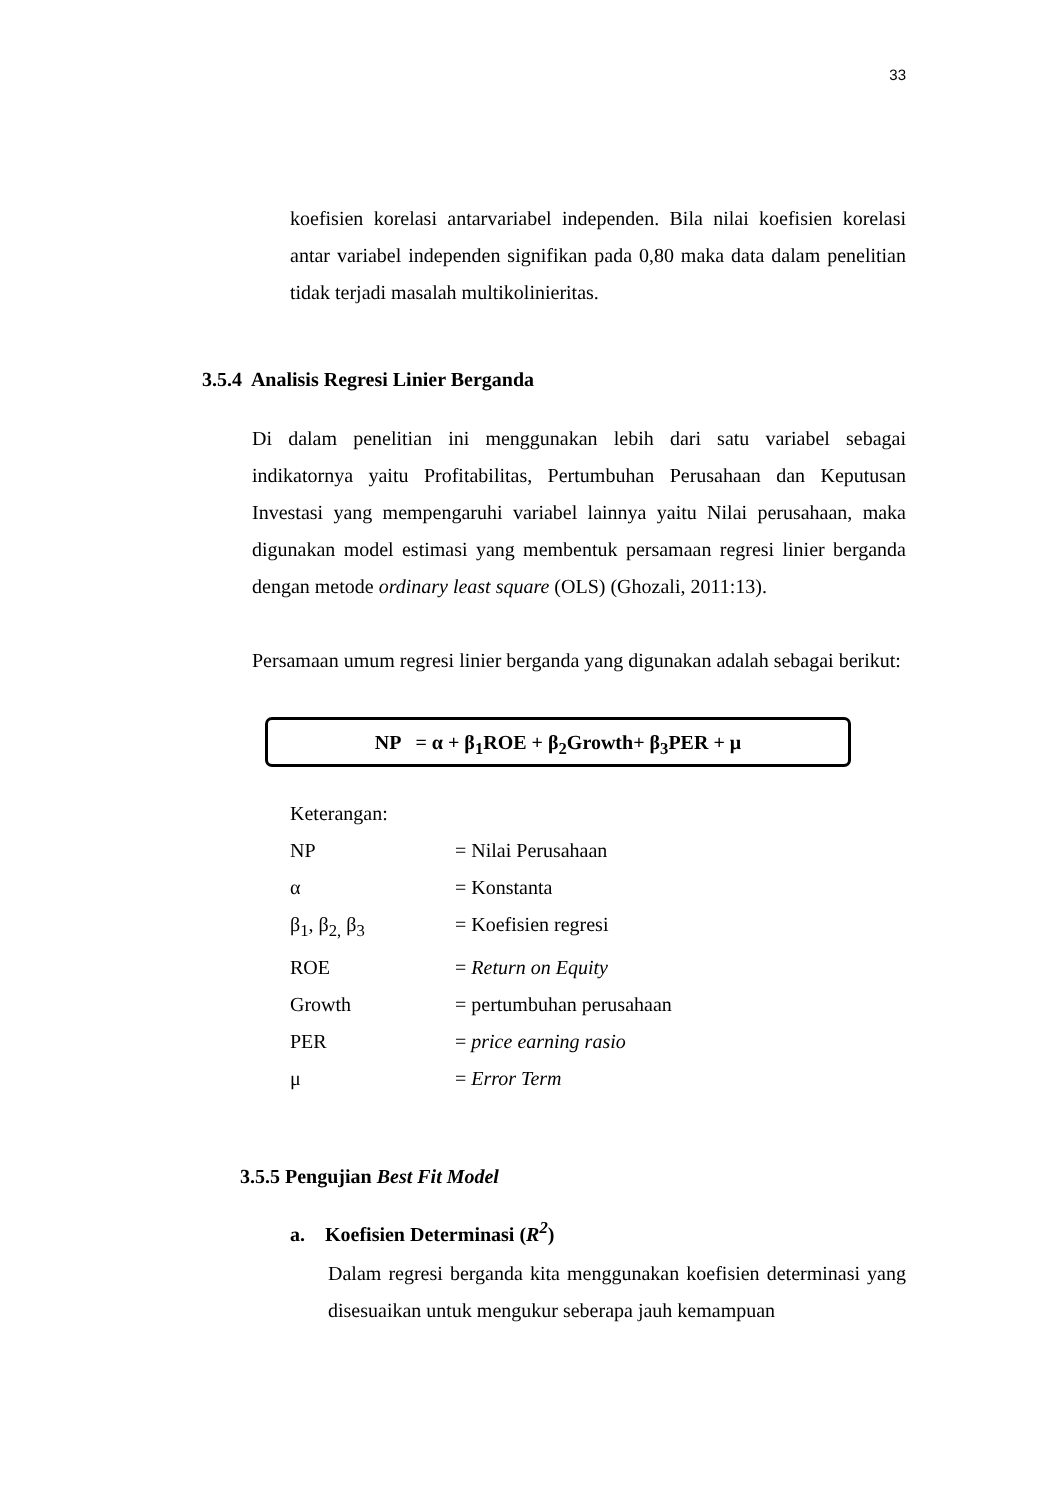33
koefisien korelasi antarvariabel independen. Bila nilai koefisien korelasi antar variabel independen signifikan pada 0,80 maka data dalam penelitian tidak terjadi masalah multikolinieritas.
3.5.4 Analisis Regresi Linier Berganda
Di dalam penelitian ini menggunakan lebih dari satu variabel sebagai indikatornya yaitu Profitabilitas, Pertumbuhan Perusahaan dan Keputusan Investasi yang mempengaruhi variabel lainnya yaitu Nilai perusahaan, maka digunakan model estimasi yang membentuk persamaan regresi linier berganda dengan metode ordinary least square (OLS) (Ghozali, 2011:13).
Persamaan umum regresi linier berganda yang digunakan adalah sebagai berikut:
NP = α + β<sub>1</sub>ROE + β<sub>2</sub>Growth+ β<sub>3</sub>PER + μ
Keterangan:
| NP | = Nilai Perusahaan |
| α | = Konstanta |
| β<sub>1</sub>, β<sub>2,</sub> β<sub>3</sub> | = Koefisien regresi |
| ROE | = Return on Equity |
| Growth | = pertumbuhan perusahaan |
| PER | = price earning rasio |
| μ | = Error Term |
3.5.5 Pengujian Best Fit Model
a. Koefisien Determinasi (R<sup>2</sup>)
Dalam regresi berganda kita menggunakan koefisien determinasi yang disesuaikan untuk mengukur seberapa jauh kemampuan